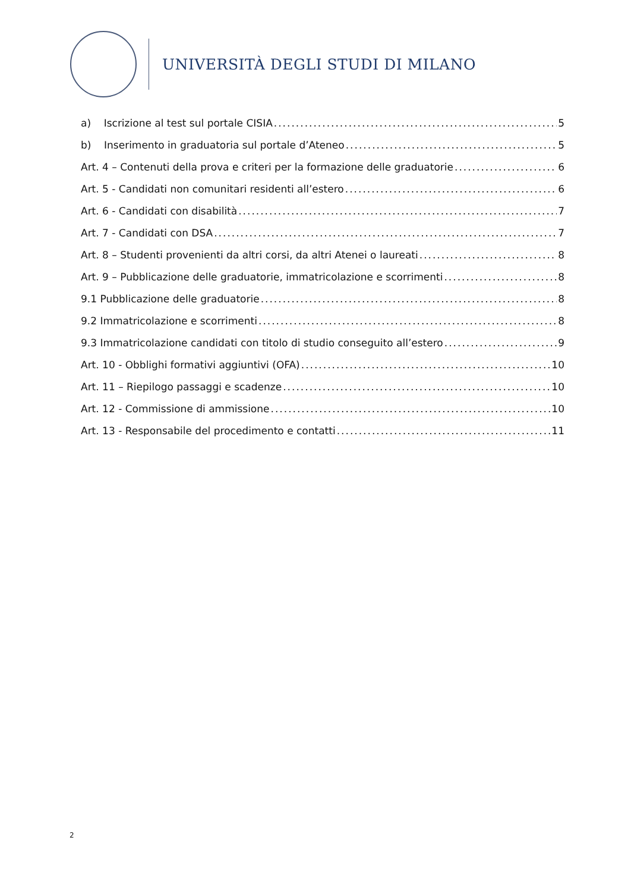UNIVERSITÀ DEGLI STUDI DI MILANO
a) Iscrizione al test sul portale CISIA 5
b) Inserimento in graduatoria sul portale d’Ateneo 5
Art. 4 – Contenuti della prova e criteri per la formazione delle graduatorie 6
Art. 5 - Candidati non comunitari residenti all’estero 6
Art. 6 - Candidati con disabilità 7
Art. 7 - Candidati con DSA 7
Art. 8 – Studenti provenienti da altri corsi, da altri Atenei o laureati 8
Art. 9 – Pubblicazione delle graduatorie, immatricolazione e scorrimenti 8
9.1 Pubblicazione delle graduatorie 8
9.2 Immatricolazione e scorrimenti 8
9.3 Immatricolazione candidati con titolo di studio conseguito all’estero 9
Art. 10 - Obblighi formativi aggiuntivi (OFA) 10
Art. 11 – Riepilogo passaggi e scadenze 10
Art. 12 - Commissione di ammissione 10
Art. 13 - Responsabile del procedimento e contatti 11
2